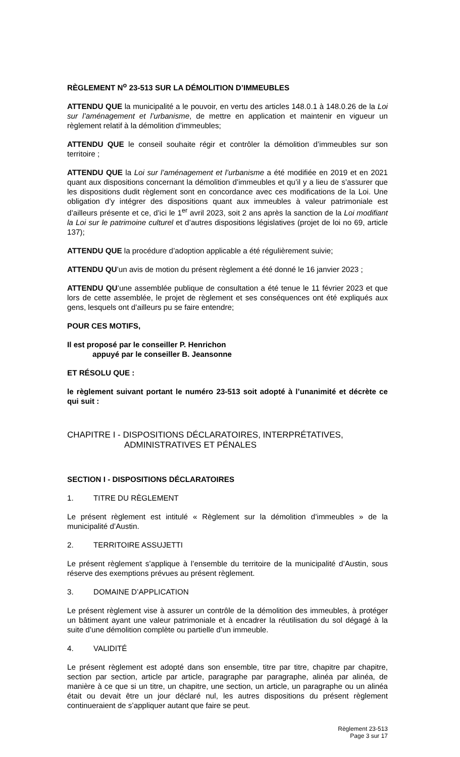RÈGLEMENT N<sup>o</sup> 23-513 SUR LA DÉMOLITION D’IMMEUBLES
ATTENDU QUE la municipalité a le pouvoir, en vertu des articles 148.0.1 à 148.0.26 de la Loi sur l’aménagement et l’urbanisme, de mettre en application et maintenir en vigueur un règlement relatif à la démolition d’immeubles;
ATTENDU QUE le conseil souhaite régir et contrôler la démolition d’immeubles sur son territoire ;
ATTENDU QUE la Loi sur l’aménagement et l’urbanisme a été modifiée en 2019 et en 2021 quant aux dispositions concernant la démolition d’immeubles et qu’il y a lieu de s’assurer que les dispositions dudit règlement sont en concordance avec ces modifications de la Loi. Une obligation d’y intégrer des dispositions quant aux immeubles à valeur patrimoniale est d’ailleurs présente et ce, d’ici le 1<sup>er</sup> avril 2023, soit 2 ans après la sanction de la Loi modifiant la Loi sur le patrimoine culturel et d’autres dispositions législatives (projet de loi no 69, article 137);
ATTENDU QUE la procédure d’adoption applicable a été régulièrement suivie;
ATTENDU QU’un avis de motion du présent règlement a été donné le 16 janvier 2023 ;
ATTENDU QU’une assemblée publique de consultation a été tenue le 11 février 2023 et que lors de cette assemblée, le projet de règlement et ses conséquences ont été expliqués aux gens, lesquels ont d’ailleurs pu se faire entendre;
POUR CES MOTIFS,
Il est proposé par le conseiller P. Henrichon
appuyé par le conseiller B. Jeansonne
ET RÉSOLU QUE :
le règlement suivant portant le numéro 23-513 soit adopté à l’unanimité et décrète ce qui suit :
CHAPITRE I - DISPOSITIONS DÉCLARATOIRES, INTERPRÉTATIVES,
ADMINISTRATIVES ET PÉNALES
SECTION I - DISPOSITIONS DÉCLARATOIRES
1. TITRE DU RÈGLEMENT
Le présent règlement est intitulé « Règlement sur la démolition d’immeubles » de la municipalité d’Austin.
2. TERRITOIRE ASSUJETTI
Le présent règlement s’applique à l’ensemble du territoire de la municipalité d’Austin, sous réserve des exemptions prévues au présent règlement.
3. DOMAINE D’APPLICATION
Le présent règlement vise à assurer un contrôle de la démolition des immeubles, à protéger un bâtiment ayant une valeur patrimoniale et à encadrer la réutilisation du sol dégagé à la suite d’une démolition complète ou partielle d’un immeuble.
4. VALIDITÉ
Le présent règlement est adopté dans son ensemble, titre par titre, chapitre par chapitre, section par section, article par article, paragraphe par paragraphe, alinéa par alinéa, de manière à ce que si un titre, un chapitre, une section, un article, un paragraphe ou un alinéa était ou devait être un jour déclaré nul, les autres dispositions du présent règlement continueraient de s’appliquer autant que faire se peut.
Règlement 23-513
Page 3 sur 17